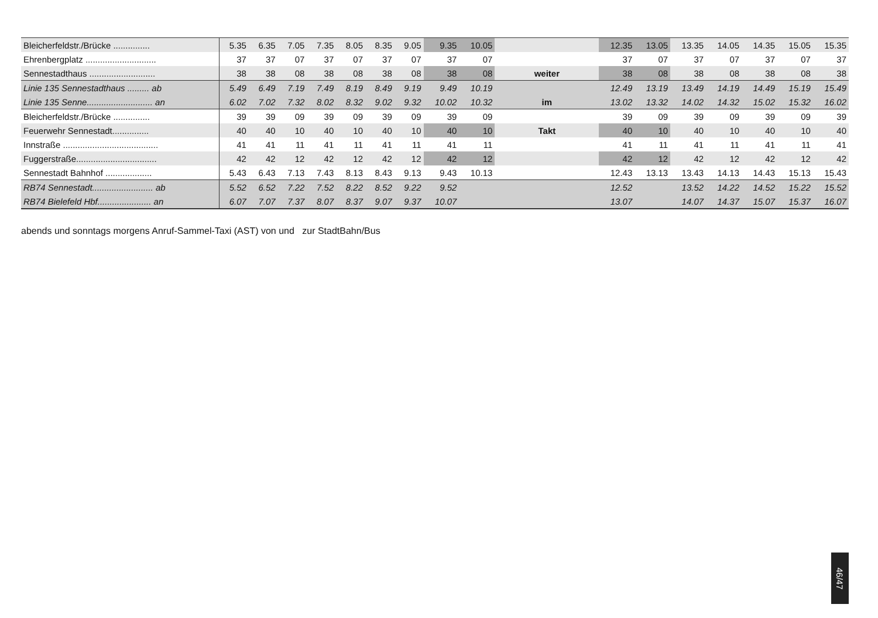| Bleicherfeldstr./Brücke ............... | 5.35 | 6.35 | 7.05 | 7.35 | 8.05 | 8.35 | 9.05 | 9.35 | 10.05 | | 12.35 | 13.05 | 13.35 | 14.05 | 14.35 | 15.05 | 15.35 |
| Ehrenbergplatz ............................. | 37 | 37 | 07 | 37 | 07 | 37 | 07 | 37 | 07 | | 37 | 07 | 37 | 07 | 37 | 07 | 37 |
| Sennestadthaus ........................... | 38 | 38 | 08 | 38 | 08 | 38 | 08 | 38 | 08 | weiter | 38 | 08 | 38 | 08 | 38 | 08 | 38 |
| Linie 135 Sennestadthaus ......... ab | 5.49 | 6.49 | 7.19 | 7.49 | 8.19 | 8.49 | 9.19 | 9.49 | 10.19 | | 12.49 | 13.19 | 13.49 | 14.19 | 14.49 | 15.19 | 15.49 |
| Linie 135 Senne........................... an | 6.02 | 7.02 | 7.32 | 8.02 | 8.32 | 9.02 | 9.32 | 10.02 | 10.32 | im | 13.02 | 13.32 | 14.02 | 14.32 | 15.02 | 15.32 | 16.02 |
| Bleicherfeldstr./Brücke ............... | 39 | 39 | 09 | 39 | 09 | 39 | 09 | 39 | 09 | | 39 | 09 | 39 | 09 | 39 | 09 | 39 |
| Feuerwehr Sennestadt............... | 40 | 40 | 10 | 40 | 10 | 40 | 10 | 40 | 10 | Takt | 40 | 10 | 40 | 10 | 40 | 10 | 40 |
| Innstraße ....................................... | 41 | 41 | 11 | 41 | 11 | 41 | 11 | 41 | 11 | | 41 | 11 | 41 | 11 | 41 | 11 | 41 |
| Fuggerstraße................................. | 42 | 42 | 12 | 42 | 12 | 42 | 12 | 42 | 12 | | 42 | 12 | 42 | 12 | 42 | 12 | 42 |
| Sennestadt Bahnhof ................... | 5.43 | 6.43 | 7.13 | 7.43 | 8.13 | 8.43 | 9.13 | 9.43 | 10.13 | | 12.43 | 13.13 | 13.43 | 14.13 | 14.43 | 15.13 | 15.43 |
| RB74 Sennestadt......................... ab | 5.52 | 6.52 | 7.22 | 7.52 | 8.22 | 8.52 | 9.22 | 9.52 | | | 12.52 | | 13.52 | 14.22 | 14.52 | 15.22 | 15.52 |
| RB74 Bielefeld Hbf...................... an | 6.07 | 7.07 | 7.37 | 8.07 | 8.37 | 9.07 | 9.37 | 10.07 | | | 13.07 | | 14.07 | 14.37 | 15.07 | 15.37 | 16.07 |
abends und sonntags morgens Anruf-Sammel-Taxi (AST) von und zur StadtBahn/Bus
46/47